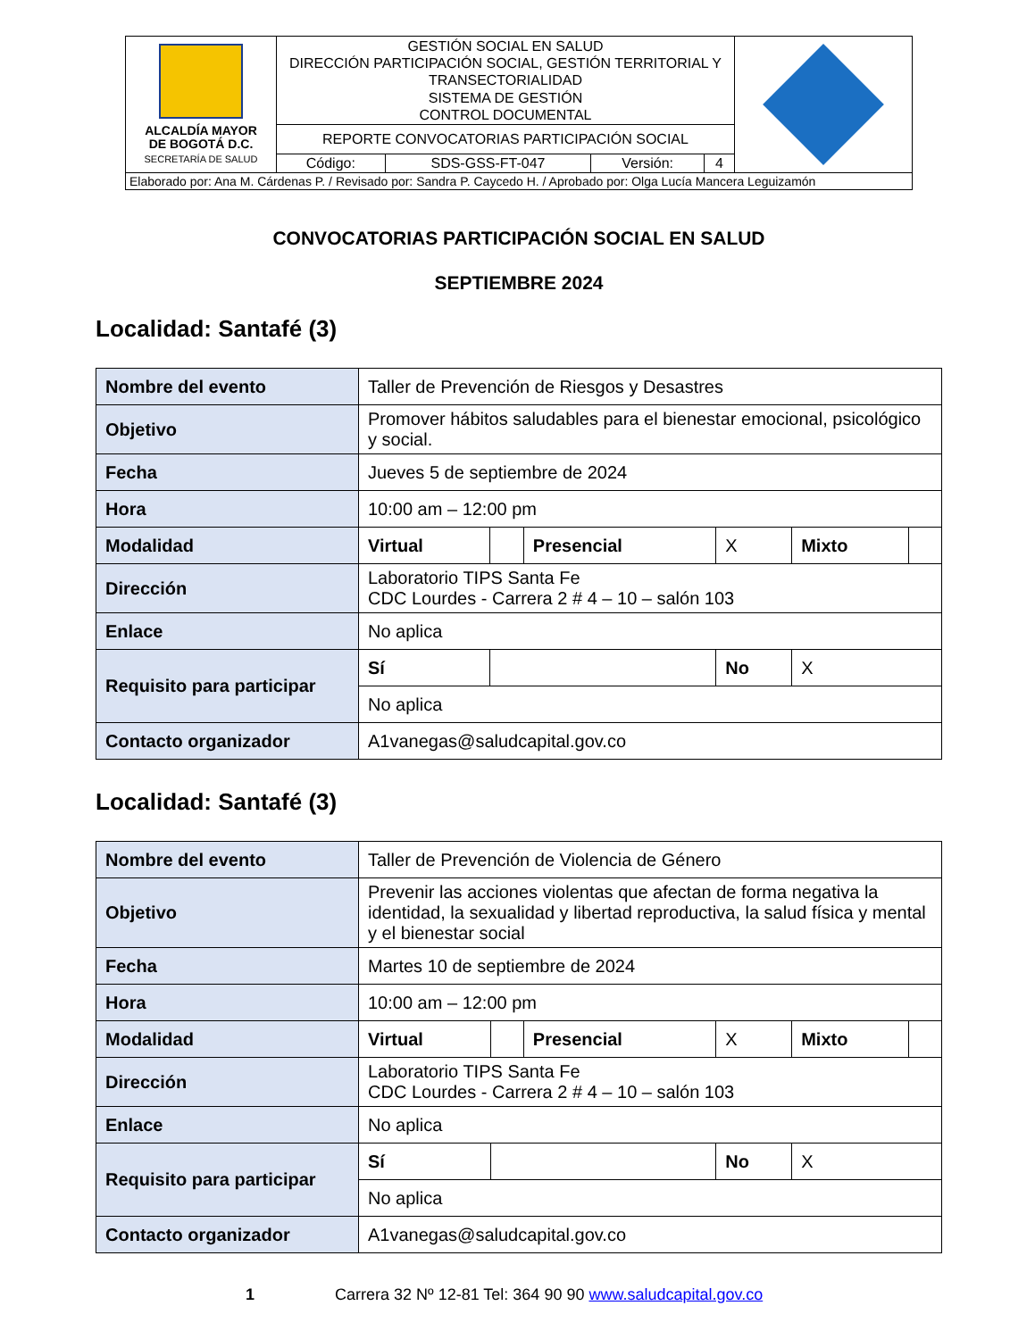| ALCALDÍA MAYOR DE BOGOTÁ D.C. SECRETARÍA DE SALUD | GESTIÓN SOCIAL EN SALUD DIRECCIÓN PARTICIPACIÓN SOCIAL, GESTIÓN TERRITORIAL Y TRANSECTORIALIDAD SISTEMA DE GESTIÓN CONTROL DOCUMENTAL | | | | |
| | REPORTE CONVOCATORIAS PARTICIPACIÓN SOCIAL | | | | |
| | Código: | SDS-GSS-FT-047 | Versión: | 4 | |
| Elaborado por: Ana M. Cárdenas P. / Revisado por: Sandra P. Caycedo H. / Aprobado por: Olga Lucía Mancera Leguizamón | | | | | |
CONVOCATORIAS PARTICIPACIÓN SOCIAL EN SALUD
SEPTIEMBRE 2024
Localidad: Santafé (3)
| Nombre del evento | Taller de Prevención de Riesgos y Desastres | | | | | |
| Objetivo | Promover hábitos saludables para el bienestar emocional, psicológico y social. | | | | | |
| Fecha | Jueves 5 de septiembre de 2024 | | | | | |
| Hora | 10:00 am – 12:00 pm | | | | | |
| Modalidad | Virtual | | Presencial | X | Mixto | |
| Dirección | Laboratorio TIPS Santa Fe CDC Lourdes - Carrera 2 # 4 – 10 – salón 103 | | | | | |
| Enlace | No aplica | | | | | |
| Requisito para participar | Sí | | | No | X | |
| | No aplica | | | | | |
| Contacto organizador | A1vanegas@saludcapital.gov.co | | | | | |
Localidad: Santafé (3)
| Nombre del evento | Taller de Prevención de Violencia de Género | | | | | |
| Objetivo | Prevenir las acciones violentas que afectan de forma negativa la identidad, la sexualidad y libertad reproductiva, la salud física y mental y el bienestar social | | | | | |
| Fecha | Martes 10 de septiembre de 2024 | | | | | |
| Hora | 10:00 am – 12:00 pm | | | | | |
| Modalidad | Virtual | | Presencial | X | Mixto | |
| Dirección | Laboratorio TIPS Santa Fe CDC Lourdes - Carrera 2 # 4 – 10 – salón 103 | | | | | |
| Enlace | No aplica | | | | | |
| Requisito para participar | Sí | | | No | X | |
| | No aplica | | | | | |
| Contacto organizador | A1vanegas@saludcapital.gov.co | | | | | |
1 Carrera 32 Nº 12-81 Tel: 364 90 90 www.saludcapital.gov.co